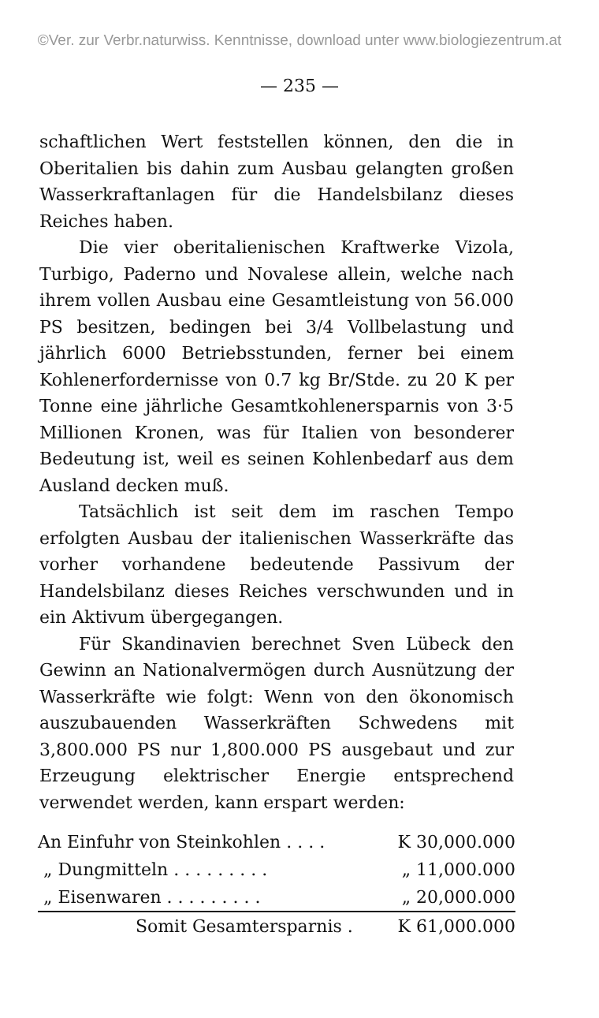©Ver. zur Verbr.naturwiss. Kenntnisse, download unter www.biologiezentrum.at
— 235 —
schaftlichen Wert feststellen können, den die in Oberitalien bis dahin zum Ausbau gelangten großen Wasserkraftanlagen für die Handelsbilanz dieses Reiches haben.
Die vier oberitalienischen Kraftwerke Vizola, Turbigo, Paderno und Novalese allein, welche nach ihrem vollen Ausbau eine Gesamtleistung von 56.000 PS besitzen, bedingen bei 3/4 Vollbelastung und jährlich 6000 Betriebsstunden, ferner bei einem Kohlenerfordernisse von 0.7 kg Br/Stde. zu 20 K per Tonne eine jährliche Gesamtkohlenersparnis von 3·5 Millionen Kronen, was für Italien von besonderer Bedeutung ist, weil es seinen Kohlenbedarf aus dem Ausland decken muß.
Tatsächlich ist seit dem im raschen Tempo erfolgten Ausbau der italienischen Wasserkräfte das vorher vorhandene bedeutende Passivum der Handelsbilanz dieses Reiches verschwunden und in ein Aktivum übergegangen.
Für Skandinavien berechnet Sven Lübeck den Gewinn an Nationalvermögen durch Ausnützung der Wasserkräfte wie folgt: Wenn von den ökonomisch auszubauenden Wasserkräften Schwedens mit 3,800.000 PS nur 1,800.000 PS ausgebaut und zur Erzeugung elektrischer Energie entsprechend verwendet werden, kann erspart werden:
| An Einfuhr von Steinkohlen . . . . | K 30,000.000 |
| „ Dungmitteln . . . . . . . . . | „ 11,000.000 |
| „ Eisenwaren . . . . . . . . . | „ 20,000.000 |
| Somit Gesamtersparnis . | K 61,000.000 |